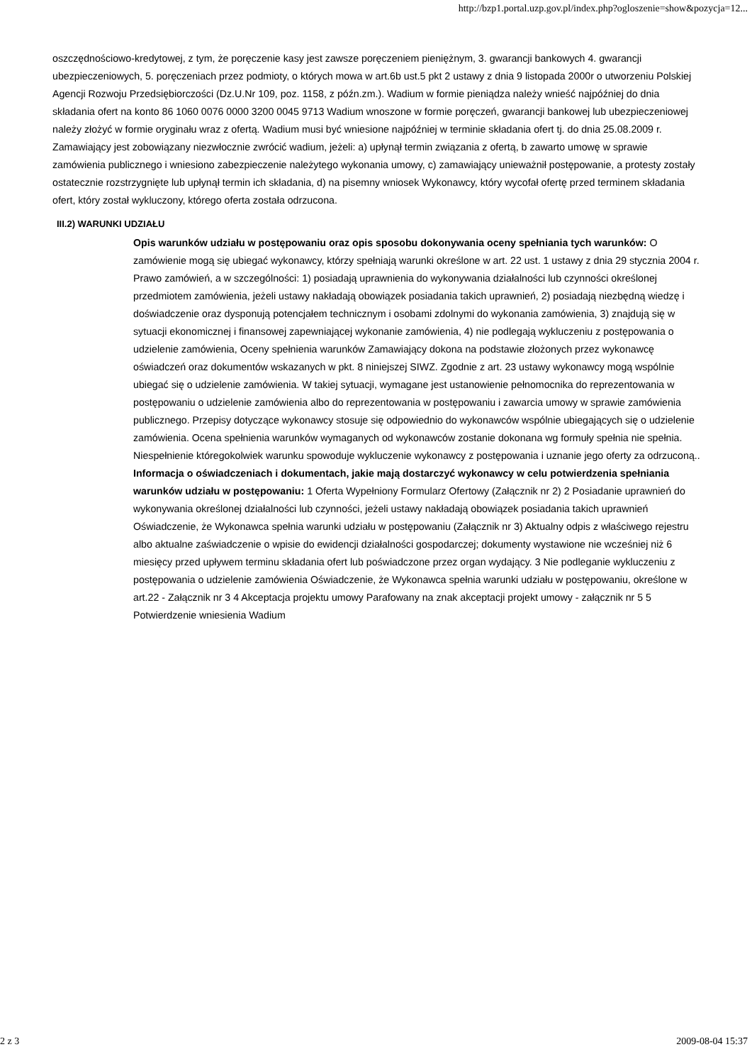http://bzp1.portal.uzp.gov.pl/index.php?ogloszenie=show&pozycja=12...
oszczędnościowo-kredytowej, z tym, że poręczenie kasy jest zawsze poręczeniem pieniężnym, 3. gwarancji bankowych 4. gwarancji ubezpieczeniowych, 5. poręczeniach przez podmioty, o których mowa w art.6b ust.5 pkt 2 ustawy z dnia 9 listopada 2000r o utworzeniu Polskiej Agencji Rozwoju Przedsiębiorczości (Dz.U.Nr 109, poz. 1158, z późn.zm.). Wadium w formie pieniądza należy wnieść najpóźniej do dnia składania ofert na konto 86 1060 0076 0000 3200 0045 9713 Wadium wnoszone w formie poręczeń, gwarancji bankowej lub ubezpieczeniowej należy złożyć w formie oryginału wraz z ofertą. Wadium musi być wniesione najpóźniej w terminie składania ofert tj. do dnia 25.08.2009 r. Zamawiający jest zobowiązany niezwłocznie zwrócić wadium, jeżeli: a) upłynął termin związania z ofertą, b zawarto umowę w sprawie zamówienia publicznego i wniesiono zabezpieczenie należytego wykonania umowy, c) zamawiający unieważnił postępowanie, a protesty zostały ostatecznie rozstrzygnięte lub upłynął termin ich składania, d) na pisemny wniosek Wykonawcy, który wycofał ofertę przed terminem składania ofert, który został wykluczony, którego oferta została odrzucona.
III.2) WARUNKI UDZIAŁU
Opis warunków udziału w postępowaniu oraz opis sposobu dokonywania oceny spełniania tych warunków: O zamówienie mogą się ubiegać wykonawcy, którzy spełniają warunki określone w art. 22 ust. 1 ustawy z dnia 29 stycznia 2004 r. Prawo zamówień, a w szczególności: 1) posiadają uprawnienia do wykonywania działalności lub czynności określonej przedmiotem zamówienia, jeżeli ustawy nakładają obowiązek posiadania takich uprawnień, 2) posiadają niezbędną wiedzę i doświadczenie oraz dysponują potencjałem technicznym i osobami zdolnymi do wykonania zamówienia, 3) znajdują się w sytuacji ekonomicznej i finansowej zapewniającej wykonanie zamówienia, 4) nie podlegają wykluczeniu z postępowania o udzielenie zamówienia, Oceny spełnienia warunków Zamawiający dokona na podstawie złożonych przez wykonawcę oświadczeń oraz dokumentów wskazanych w pkt. 8 niniejszej SIWZ. Zgodnie z art. 23 ustawy wykonawcy mogą wspólnie ubiegać się o udzielenie zamówienia. W takiej sytuacji, wymagane jest ustanowienie pełnomocnika do reprezentowania w postępowaniu o udzielenie zamówienia albo do reprezentowania w postępowaniu i zawarcia umowy w sprawie zamówienia publicznego. Przepisy dotyczące wykonawcy stosuje się odpowiednio do wykonawców wspólnie ubiegających się o udzielenie zamówienia. Ocena spełnienia warunków wymaganych od wykonawców zostanie dokonana wg formuły spełnia nie spełnia. Niespełnienie któregokolwiek warunku spowoduje wykluczenie wykonawcy z postępowania i uznanie jego oferty za odrzuconą..
Informacja o oświadczeniach i dokumentach, jakie mają dostarczyć wykonawcy w celu potwierdzenia spełniania warunków udziału w postępowaniu: 1 Oferta Wypełniony Formularz Ofertowy (Załącznik nr 2) 2 Posiadanie uprawnień do wykonywania określonej działalności lub czynności, jeżeli ustawy nakładają obowiązek posiadania takich uprawnień Oświadczenie, że Wykonawca spełnia warunki udziału w postępowaniu (Załącznik nr 3) Aktualny odpis z właściwego rejestru albo aktualne zaświadczenie o wpisie do ewidencji działalności gospodarczej; dokumenty wystawione nie wcześniej niż 6 miesięcy przed upływem terminu składania ofert lub poświadczone przez organ wydający. 3 Nie podleganie wykluczeniu z postępowania o udzielenie zamówienia Oświadczenie, że Wykonawca spełnia warunki udziału w postępowaniu, określone w art.22 - Załącznik nr 3 4 Akceptacja projektu umowy Parafowany na znak akceptacji projekt umowy - załącznik nr 5 5 Potwierdzenie wniesienia Wadium
2 z 3 2009-08-04 15:37